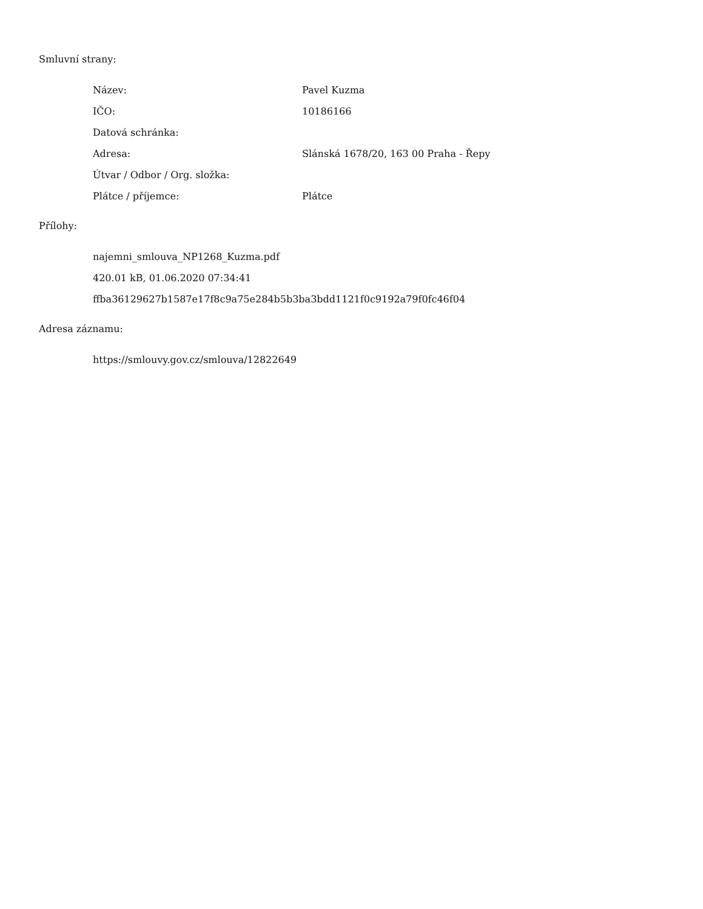Smluvní strany:
| Název: | Pavel Kuzma |
| IČO: | 10186166 |
| Datová schránka: | |
| Adresa: | Slánská 1678/20, 163 00 Praha - Řepy |
| Útvar / Odbor / Org. složka: | |
| Plátce / příjemce: | Plátce |
Přílohy:
najemni_smlouva_NP1268_Kuzma.pdf
420.01 kB, 01.06.2020 07:34:41
ffba36129627b1587e17f8c9a75e284b5b3ba3bdd1121f0c9192a79f0fc46f04
Adresa záznamu:
https://smlouvy.gov.cz/smlouva/12822649